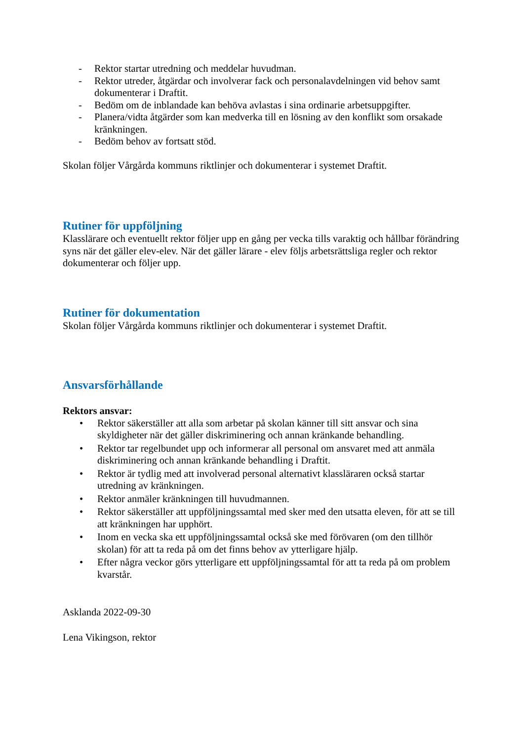- Rektor startar utredning och meddelar huvudman.
- Rektor utreder, åtgärdar och involverar fack och personalavdelningen vid behov samt dokumenterar i Draftit.
- Bedöm om de inblandade kan behöva avlastas i sina ordinarie arbetsuppgifter.
- Planera/vidta åtgärder som kan medverka till en lösning av den konflikt som orsakade kränkningen.
- Bedöm behov av fortsatt stöd.
Skolan följer Vårgårda kommuns riktlinjer och dokumenterar i systemet Draftit.
Rutiner för uppföljning
Klasslärare och eventuellt rektor följer upp en gång per vecka tills varaktig och hållbar förändring syns när det gäller elev-elev. När det gäller lärare - elev följs arbetsrättsliga regler och rektor dokumenterar och följer upp.
Rutiner för dokumentation
Skolan följer Vårgårda kommuns riktlinjer och dokumenterar i systemet Draftit.
Ansvarsförhållande
Rektors ansvar:
• Rektor säkerställer att alla som arbetar på skolan känner till sitt ansvar och sina skyldigheter när det gäller diskriminering och annan kränkande behandling.
• Rektor tar regelbundet upp och informerar all personal om ansvaret med att anmäla diskriminering och annan kränkande behandling i Draftit.
• Rektor är tydlig med att involverad personal alternativt klassläraren också startar utredning av kränkningen.
• Rektor anmäler kränkningen till huvudmannen.
• Rektor säkerställer att uppföljningssamtal med sker med den utsatta eleven, för att se till att kränkningen har upphört.
• Inom en vecka ska ett uppföljningssamtal också ske med förövaren (om den tillhör skolan) för att ta reda på om det finns behov av ytterligare hjälp.
• Efter några veckor görs ytterligare ett uppföljningssamtal för att ta reda på om problem kvarstår.
Asklanda 2022-09-30
Lena Vikingson, rektor